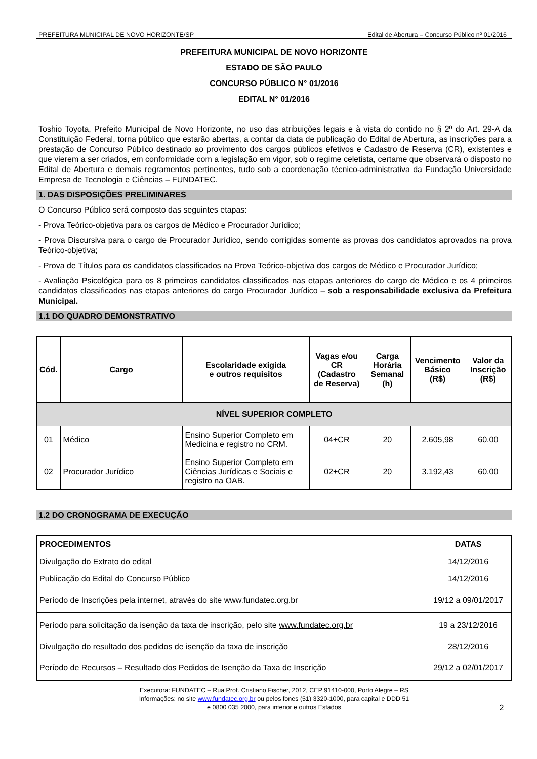PREFEITURA MUNICIPAL DE NOVO HORIZONTE/SP Edital de Abertura – Concurso Público nº 01/2016
PREFEITURA MUNICIPAL DE NOVO HORIZONTE
ESTADO DE SÃO PAULO
CONCURSO PÚBLICO N° 01/2016
EDITAL N° 01/2016
Toshio Toyota, Prefeito Municipal de Novo Horizonte, no uso das atribuições legais e à vista do contido no § 2º do Art. 29-A da Constituição Federal, torna público que estarão abertas, a contar da data de publicação do Edital de Abertura, as inscrições para a prestação de Concurso Público destinado ao provimento dos cargos públicos efetivos e Cadastro de Reserva (CR), existentes e que vierem a ser criados, em conformidade com a legislação em vigor, sob o regime celetista, certame que observará o disposto no Edital de Abertura e demais regramentos pertinentes, tudo sob a coordenação técnico-administrativa da Fundação Universidade Empresa de Tecnologia e Ciências – FUNDATEC.
1. DAS DISPOSIÇÕES PRELIMINARES
O Concurso Público será composto das seguintes etapas:
- Prova Teórico-objetiva para os cargos de Médico e Procurador Jurídico;
- Prova Discursiva para o cargo de Procurador Jurídico, sendo corrigidas somente as provas dos candidatos aprovados na prova Teórico-objetiva;
- Prova de Títulos para os candidatos classificados na Prova Teórico-objetiva dos cargos de Médico e Procurador Jurídico;
- Avaliação Psicológica para os 8 primeiros candidatos classificados nas etapas anteriores do cargo de Médico e os 4 primeiros candidatos classificados nas etapas anteriores do cargo Procurador Jurídico – sob a responsabilidade exclusiva da Prefeitura Municipal.
1.1 DO QUADRO DEMONSTRATIVO
| Cód. | Cargo | Escolaridade exigida e outros requisitos | Vagas e/ou CR (Cadastro de Reserva) | Carga Horária Semanal (h) | Vencimento Básico (R$) | Valor da Inscrição (R$) |
| --- | --- | --- | --- | --- | --- | --- |
| NÍVEL SUPERIOR COMPLETO | | | | | | |
| 01 | Médico | Ensino Superior Completo em Medicina e registro no CRM. | 04+CR | 20 | 2.605,98 | 60,00 |
| 02 | Procurador Jurídico | Ensino Superior Completo em Ciências Jurídicas e Sociais e registro na OAB. | 02+CR | 20 | 3.192,43 | 60,00 |
1.2 DO CRONOGRAMA DE EXECUÇÃO
| PROCEDIMENTOS | DATAS |
| --- | --- |
| Divulgação do Extrato do edital | 14/12/2016 |
| Publicação do Edital do Concurso Público | 14/12/2016 |
| Período de Inscrições pela internet, através do site www.fundatec.org.br | 19/12 a 09/01/2017 |
| Período para solicitação da isenção da taxa de inscrição, pelo site www.fundatec.org.br | 19 a 23/12/2016 |
| Divulgação do resultado dos pedidos de isenção da taxa de inscrição | 28/12/2016 |
| Período de Recursos – Resultado dos Pedidos de Isenção da Taxa de Inscrição | 29/12 a 02/01/2017 |
Executora: FUNDATEC – Rua Prof. Cristiano Fischer, 2012, CEP 91410-000, Porto Alegre – RS
Informações: no site www.fundatec.org.br ou pelos fones (51) 3320-1000, para capital e DDD 51
e 0800 035 2000, para interior e outros Estados 2